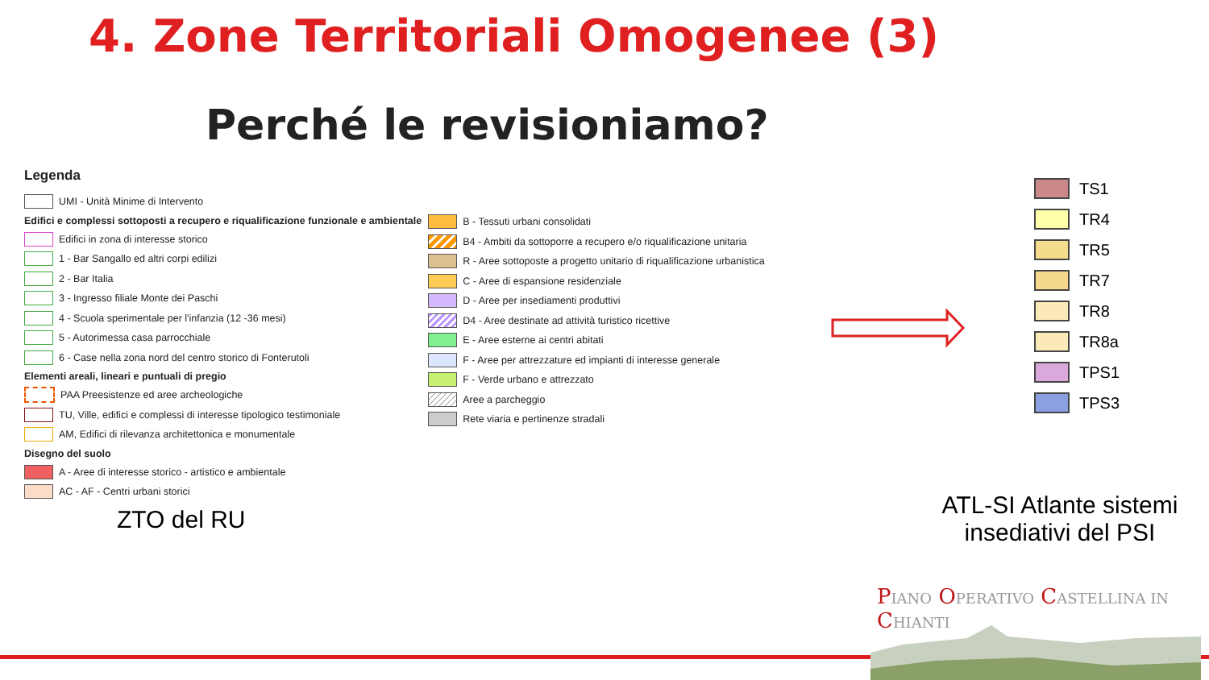4. Zone Territoriali Omogenee (3)
Perché le revisioniamo?
Legenda
UMI - Unità Minime di Intervento
Edifici e complessi sottoposti a recupero e riqualificazione funzionale e ambientale
Edifici in zona di interesse storico
1 - Bar Sangallo ed altri corpi edilizi
2 - Bar Italia
3 - Ingresso filiale Monte dei Paschi
4 - Scuola sperimentale per l'infanzia (12 -36 mesi)
5 - Autorimessa casa parrocchiale
6 - Case nella zona nord del centro storico di Fonterutoli
Elementi areali, lineari e puntuali di pregio
PAA Preesistenze ed aree archeologiche
TU, Ville, edifici e complessi di interesse tipologico testimoniale
AM, Edifici di rilevanza architettonica e monumentale
Disegno del suolo
A - Aree di interesse storico - artistico e ambientale
AC - AF - Centri urbani storici
B - Tessuti urbani consolidati
B4 - Ambiti da sottoporre a recupero e/o riqualificazione unitaria
R - Aree sottoposte a progetto unitario di riqualificazione urbanistica
C - Aree di espansione residenziale
D - Aree per insediamenti produttivi
D4 - Aree destinate ad attività turistico ricettive
E - Aree esterne ai centri abitati
F - Aree per attrezzature ed impianti di interesse generale
F - Verde urbano e attrezzato
Aree a parcheggio
Rete viaria e pertinenze stradali
TS1
TR4
TR5
TR7
TR8
TR8a
TPS1
TPS3
ZTO del RU
ATL-SI Atlante sistemi insediativi del PSI
PIANO OPERATIVO CASTELLINA IN CHIANTI